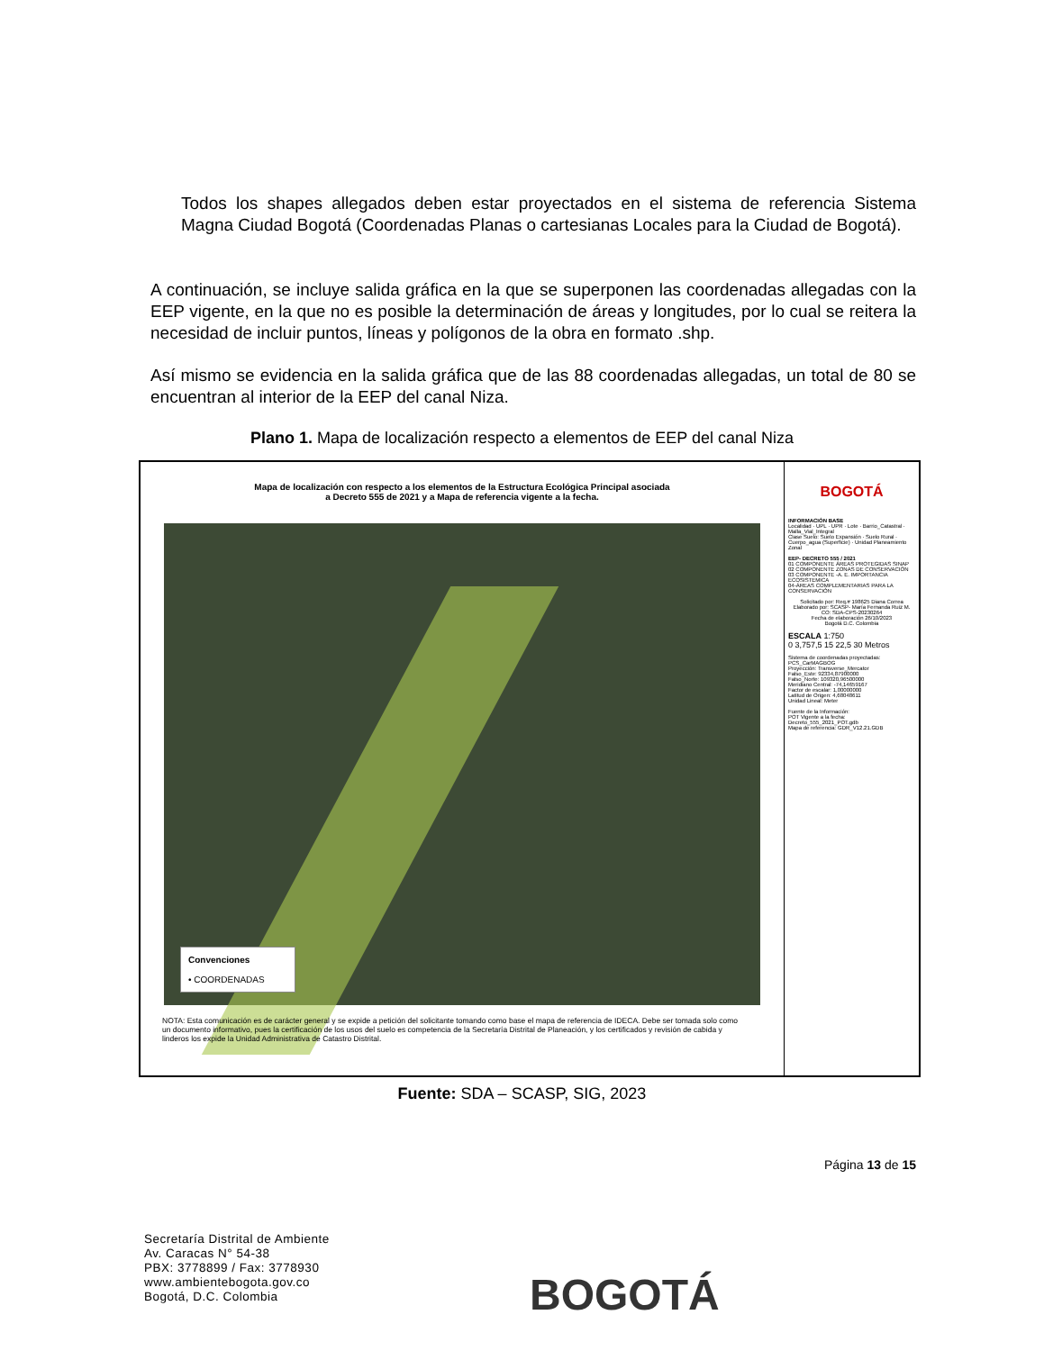Todos los shapes allegados deben estar proyectados en el sistema de referencia Sistema Magna Ciudad Bogotá (Coordenadas Planas o cartesianas Locales para la Ciudad de Bogotá).
A continuación, se incluye salida gráfica en la que se superponen las coordenadas allegadas con la EEP vigente, en la que no es posible la determinación de áreas y longitudes, por lo cual se reitera la necesidad de incluir puntos, líneas y polígonos de la obra en formato .shp.
Así mismo se evidencia en la salida gráfica que de las 88 coordenadas allegadas, un total de 80 se encuentran al interior de la EEP del canal Niza.
Plano 1. Mapa de localización respecto a elementos de EEP del canal Niza
Mapa de localización con respecto a los elementos de la Estructura Ecológica Principal asociada
a Decreto 555 de 2021 y a Mapa de referencia vigente a la fecha.
Convenciones
• COORDENADAS
NOTA: Esta comunicación es de carácter general y se expide a petición del solicitante tomando como base el mapa de referencia de IDECA. Debe ser tomada solo como un documento informativo, pues la certificación de los usos del suelo es competencia de la Secretaría Distrital de Planeación, y los certificados y revisión de cabida y linderos los expide la Unidad Administrativa de Catastro Distrital.
BOGOTÁ
INFORMACIÓN BASE
Localidad · UPL · UPR · Lote · Barrio_Catastral · Malla_Vial_Integral
Clase Suelo: Suelo Expansión · Suelo Rural · Cuerpo_agua (Superficie) · Unidad Planeamiento Zonal
EEP- DECRETO 555 / 2021
01 COMPONENTE ÁREAS PROTEGIDAS SINAP
02 COMPONENTE ZONAS DE CONSERVACIÓN
03 COMPONENTE -A. E. IMPORTANCIA ECOSISTEMICA
04-ÁREAS COMPLEMENTARIAS PARA LA CONSERVACIÓN
Solicitado por: Req.# 198625 Diana Correa
Elaborado por: SCASP- María Fernanda Ruiz M.
CO: SDA-CPS-20230264
Fecha de elaboración 26/10/2023
Bogotá D.C. Colombia
ESCALA 1:750
0 3,757,5 15 22,5 30 Metros
Sistema de coordenadas proyectadas: PCS_CarMAGBOG
Proyección: Transverse_Mercator
Falso_Este: 92334,87900000
Falso_Norte: 109320,96500000
Meridiano Central: -74,14659167
Factor de escalar: 1,00000000
Latitud de Origen: 4,68048611
Unidad Lineal: Meter
Fuente de la Información:
POT Vigente a la fecha: Decreto_555_2021_POT.gdb
Mapa de referencia: GDR_V12.21.GDB
Fuente: SDA – SCASP, SIG, 2023
Página 13 de 15
Secretaría Distrital de Ambiente
Av. Caracas N° 54-38
PBX: 3778899 / Fax: 3778930
www.ambientebogota.gov.co
Bogotá, D.C. Colombia
BOGOTÁ